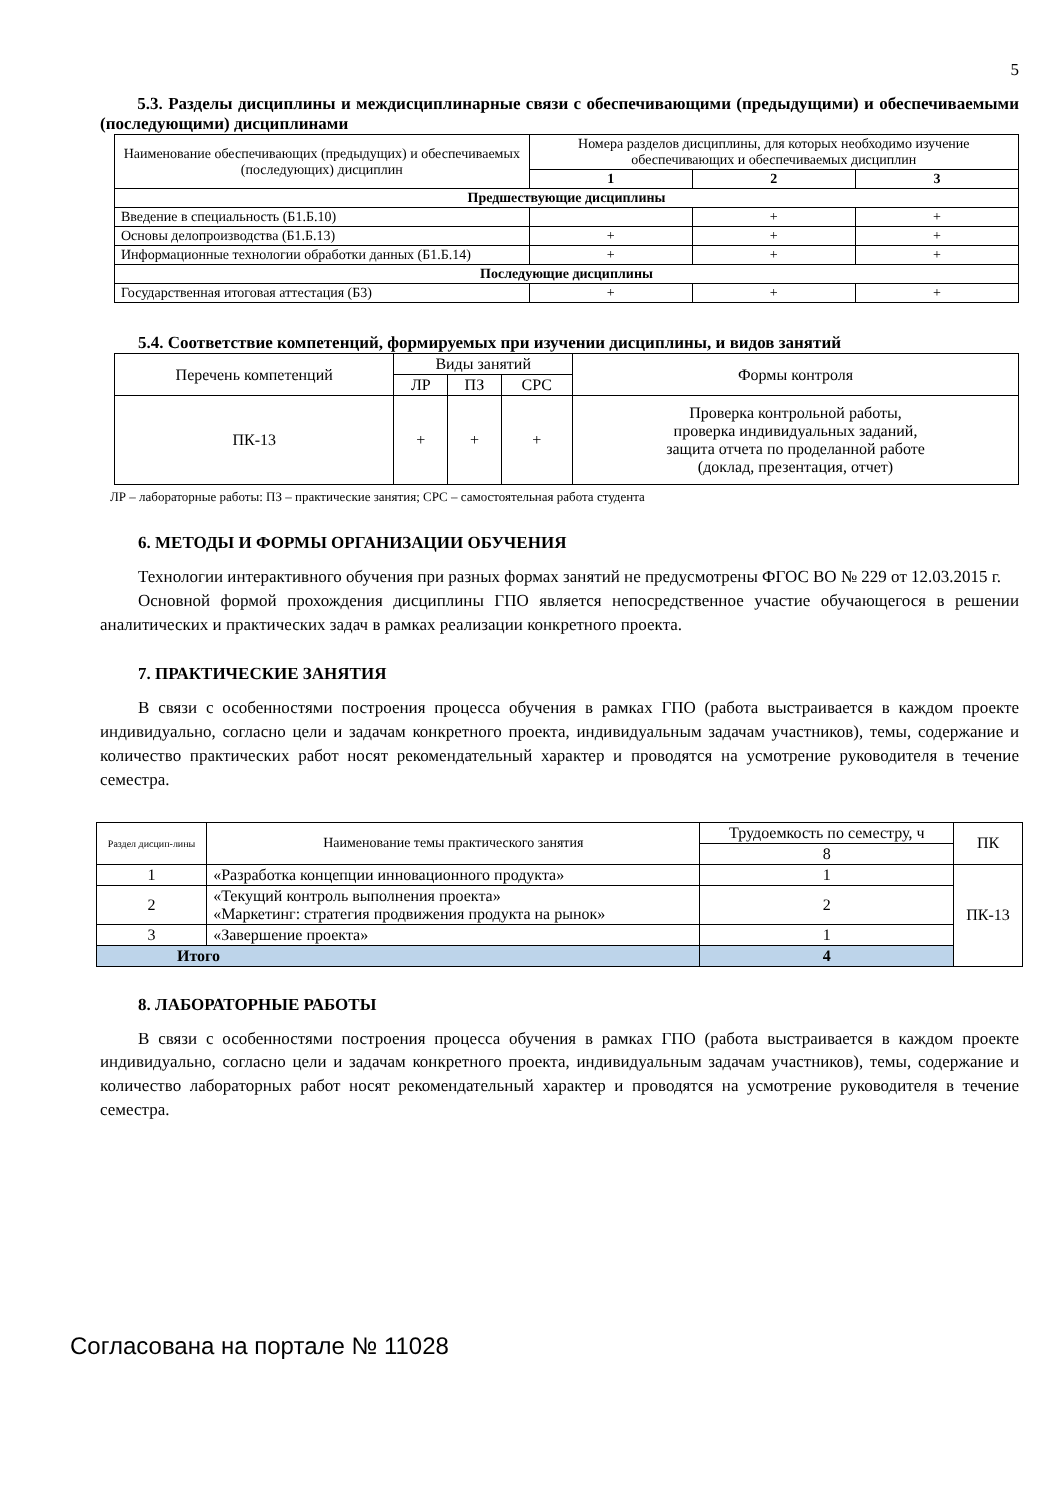5
5.3. Разделы дисциплины и междисциплинарные связи с обеспечивающими (предыдущими) и обеспечиваемыми (последующими) дисциплинами
| Наименование обеспечивающих (предыдущих) и обеспечиваемых (последующих) дисциплин | Номера разделов дисциплины, для которых необходимо изучение обеспечивающих и обеспечиваемых дисциплин | | |
| --- | --- | --- | --- |
| | 1 | 2 | 3 |
| Предшествующие дисциплины | | | |
| Введение в специальность (Б1.Б.10) | | + | + |
| Основы делопроизводства (Б1.Б.13) | + | + | + |
| Информационные технологии обработки данных (Б1.Б.14) | + | + | + |
| Последующие дисциплины | | | |
| Государственная итоговая аттестация (Б3) | + | + | + |
5.4. Соответствие компетенций, формируемых при изучении дисциплины, и видов занятий
| Перечень компетенций | Виды занятий | | | Формы контроля |
| --- | --- | --- | --- | --- |
| | ЛР | ПЗ | СРС | |
| ПК-13 | + | + | + | Проверка контрольной работы, проверка индивидуальных заданий, защита отчета по проделанной работе (доклад, презентация, отчет) |
ЛР – лабораторные работы: ПЗ – практические занятия; СРС – самостоятельная работа студента
6. МЕТОДЫ И ФОРМЫ ОРГАНИЗАЦИИ ОБУЧЕНИЯ
Технологии интерактивного обучения при разных формах занятий не предусмотрены ФГОС ВО № 229 от 12.03.2015 г.
Основной формой прохождения дисциплины ГПО является непосредственное участие обучающегося в решении аналитических и практических задач в рамках реализации конкретного проекта.
7. ПРАКТИЧЕСКИЕ ЗАНЯТИЯ
В связи с особенностями построения процесса обучения в рамках ГПО (работа выстраивается в каждом проекте индивидуально, согласно цели и задачам конкретного проекта, индивидуальным задачам участников), темы, содержание и количество практических работ носят рекомендательный характер и проводятся на усмотрение руководителя в течение семестра.
| Раздел дисцип-лины | Наименование темы практического занятия | Трудоемкость по семестру, ч | ПК |
| --- | --- | --- | --- |
| | | 8 | |
| 1 | «Разработка концепции инновационного продукта» | 1 | ПК-13 |
| 2 | «Текущий контроль выполнения проекта» «Маркетинг: стратегия продвижения продукта на рынок» | 2 | |
| 3 | «Завершение проекта» | 1 | |
| Итого | | 4 | |
8. ЛАБОРАТОРНЫЕ РАБОТЫ
В связи с особенностями построения процесса обучения в рамках ГПО (работа выстраивается в каждом проекте индивидуально, согласно цели и задачам конкретного проекта, индивидуальным задачам участников), темы, содержание и количество лабораторных работ носят рекомендательный характер и проводятся на усмотрение руководителя в течение семестра.
Согласована на портале № 11028